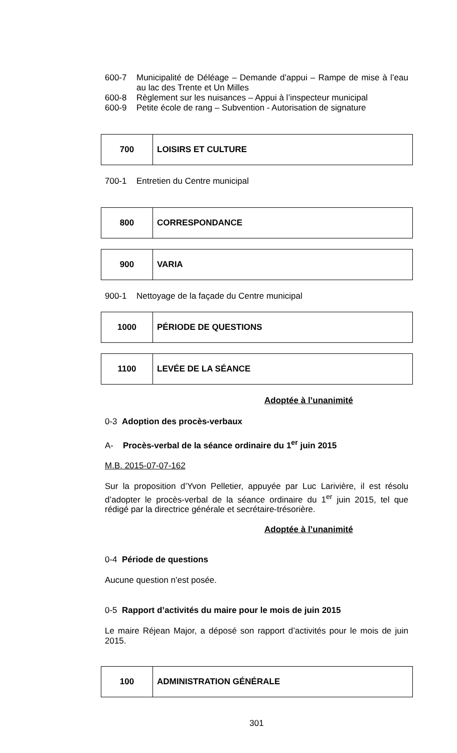600-7 Municipalité de Déléage – Demande d’appui – Rampe de mise à l’eau au lac des Trente et Un Milles
600-8 Règlement sur les nuisances – Appui à l’inspecteur municipal
600-9 Petite école de rang – Subvention - Autorisation de signature
| 700 | LOISIRS ET CULTURE |
700-1 Entretien du Centre municipal
| 800 | CORRESPONDANCE |
| 900 | VARIA |
900-1 Nettoyage de la façade du Centre municipal
| 1000 | PÉRIODE DE QUESTIONS |
| 1100 | LEVÉE DE LA SÉANCE |
Adoptée à l’unanimité
0-3 Adoption des procès-verbaux
A- Procès-verbal de la séance ordinaire du 1<sup>er</sup> juin 2015
M.B. 2015-07-07-162
Sur la proposition d’Yvon Pelletier, appuyée par Luc Larivière, il est résolu d’adopter le procès-verbal de la séance ordinaire du 1<sup>er</sup> juin 2015, tel que rédigé par la directrice générale et secrétaire-trésorière.
Adoptée à l’unanimité
0-4 Période de questions
Aucune question n’est posée.
0-5 Rapport d’activités du maire pour le mois de juin 2015
Le maire Réjean Major, a déposé son rapport d’activités pour le mois de juin 2015.
| 100 | ADMINISTRATION GÉNÉRALE |
301